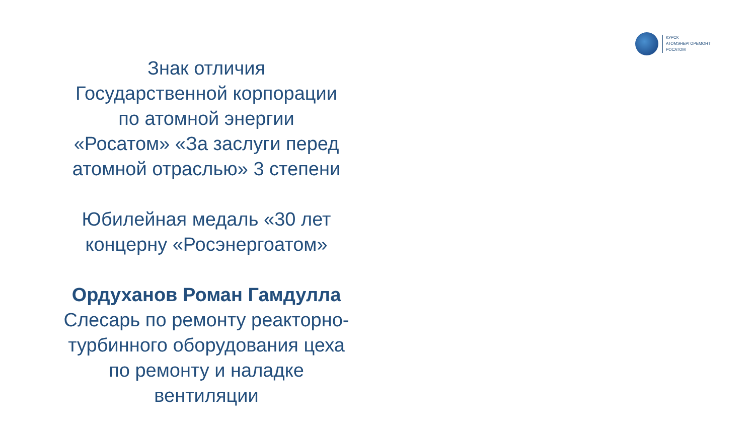КУРСК
АТОМЭНЕРГОРЕМОНТ
РОСАТОМ
Знак отличия
Государственной корпорации
по атомной энергии
«Росатом» «За заслуги перед
атомной отраслью» 3 степени
Юбилейная медаль «30 лет
концерну «Росэнергоатом»
Ордуханов Роман Гамдулла
Слесарь по ремонту реакторно-
турбинного оборудования цеха
по ремонту и наладке
вентиляции